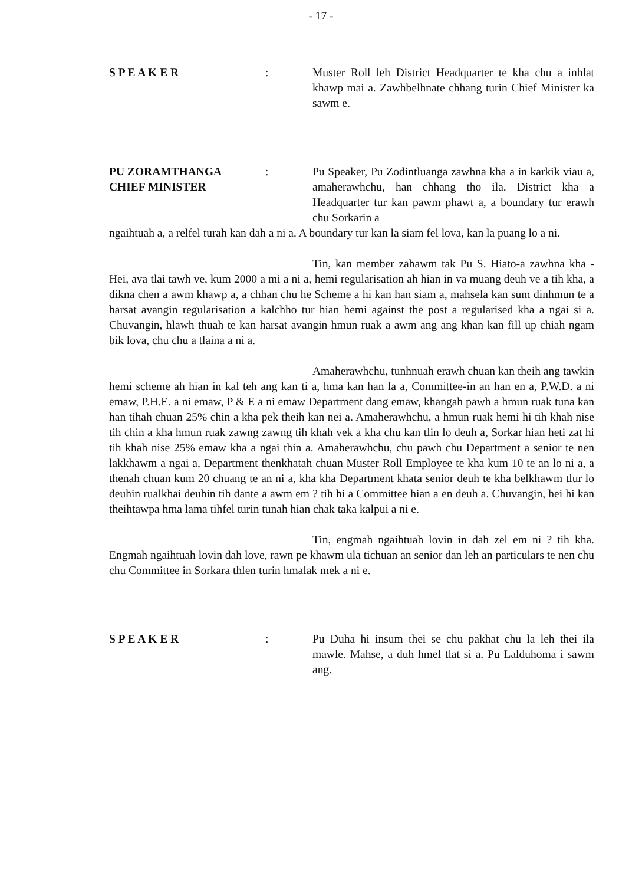- 17 -
S P E A K E R : Muster Roll leh District Headquarter te kha chu a inhlat khawp mai a. Zawhbelhnate chhang turin Chief Minister ka sawm e.
PU ZORAMTHANGA
CHIEF MINISTER
: Pu Speaker, Pu Zodintluanga zawhna kha a in karkik viau a, amaherawhchu, han chhang tho ila. District kha a Headquarter tur kan pawm phawt a, a boundary tur erawh chu Sorkarin a
ngaihtuah a, a relfel turah kan dah a ni a. A boundary tur kan la siam fel lova, kan la puang lo a ni.
Tin, kan member zahawm tak Pu S. Hiato-a zawhna kha - Hei, ava tlai tawh ve, kum 2000 a mi a ni a, hemi regularisation ah hian in va muang deuh ve a tih kha, a dikna chen a awm khawp a, a chhan chu he Scheme a hi kan han siam a, mahsela kan sum dinhmun te a harsat avangin regularisation a kalchho tur hian hemi against the post a regularised kha a ngai si a. Chuvangin, hlawh thuah te kan harsat avangin hmun ruak a awm ang ang khan kan fill up chiah ngam bik lova, chu chu a tlaina a ni a.
Amaherawhchu, tunhnuah erawh chuan kan theih ang tawkin hemi scheme ah hian in kal teh ang kan ti a, hma kan han la a, Committee-in an han en a, P.W.D. a ni emaw, P.H.E. a ni emaw, P & E a ni emaw Department dang emaw, khangah pawh a hmun ruak tuna kan han tihah chuan 25% chin a kha pek theih kan nei a. Amaherawhchu, a hmun ruak hemi hi tih khah nise tih chin a kha hmun ruak zawng zawng tih khah vek a kha chu kan tlin lo deuh a, Sorkar hian heti zat hi tih khah nise 25% emaw kha a ngai thin a. Amaherawhchu, chu pawh chu Department a senior te nen lakkhawm a ngai a, Department thenkhatah chuan Muster Roll Employee te kha kum 10 te an lo ni a, a thenah chuan kum 20 chuang te an ni a, kha kha Department khata senior deuh te kha belkhawm tlur lo deuhin rualkhai deuhin tih dante a awm em ? tih hi a Committee hian a en deuh a. Chuvangin, hei hi kan theihtawpa hma lama tihfel turin tunah hian chak taka kalpui a ni e.
Tin, engmah ngaihtuah lovin in dah zel em ni ? tih kha. Engmah ngaihtuah lovin dah love, rawn pe khawm ula tichuan an senior dan leh an particulars te nen chu chu Committee in Sorkara thlen turin hmalak mek a ni e.
S P E A K E R : Pu Duha hi insum thei se chu pakhat chu la leh thei ila mawle. Mahse, a duh hmel tlat si a. Pu Lalduhoma i sawm ang.